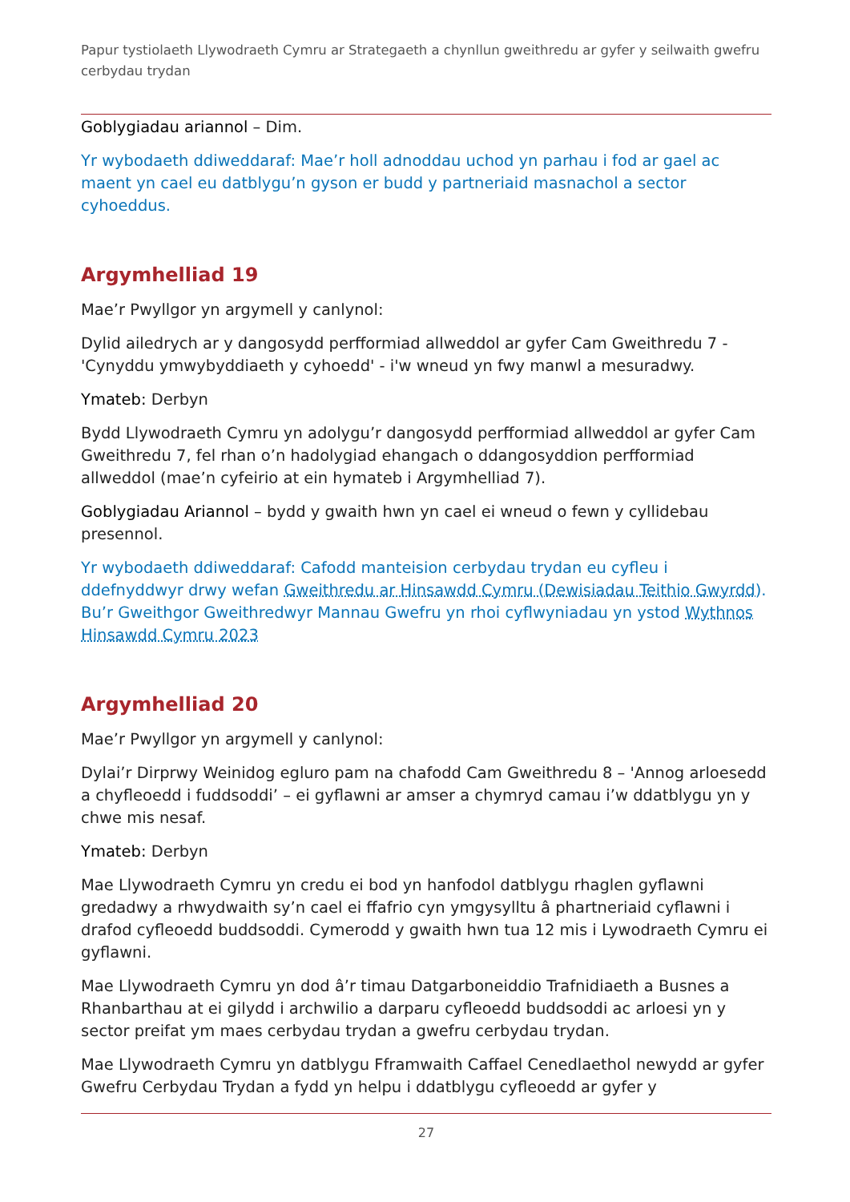Papur tystiolaeth Llywodraeth Cymru ar Strategaeth a chynllun gweithredu ar gyfer y seilwaith gwefru cerbydau trydan
Goblygiadau ariannol – Dim.
Yr wybodaeth ddiweddaraf: Mae’r holl adnoddau uchod yn parhau i fod ar gael ac maent yn cael eu datblygu’n gyson er budd y partneriaid masnachol a sector cyhoeddus.
Argymhelliad 19
Mae’r Pwyllgor yn argymell y canlynol:
Dylid ailedrych ar y dangosydd perfformiad allweddol ar gyfer Cam Gweithredu 7 - 'Cynyddu ymwybyddiaeth y cyhoedd' - i'w wneud yn fwy manwl a mesuradwy.
Ymateb: Derbyn
Bydd Llywodraeth Cymru yn adolygu’r dangosydd perfformiad allweddol ar gyfer Cam Gweithredu 7, fel rhan o’n hadolygiad ehangach o ddangosyddion perfformiad allweddol (mae’n cyfeirio at ein hymateb i Argymhelliad 7).
Goblygiadau Ariannol – bydd y gwaith hwn yn cael ei wneud o fewn y cyllidebau presennol.
Yr wybodaeth ddiweddaraf: Cafodd manteision cerbydau trydan eu cyfleu i ddefnyddwyr drwy wefan Gweithredu ar Hinsawdd Cymru (Dewisiadau Teithio Gwyrdd). Bu’r Gweithgor Gweithredwyr Mannau Gwefru yn rhoi cyflwyniadau yn ystod Wythnos Hinsawdd Cymru 2023
Argymhelliad 20
Mae’r Pwyllgor yn argymell y canlynol:
Dylai’r Dirprwy Weinidog egluro pam na chafodd Cam Gweithredu 8 – 'Annog arloesedd a chyfleoedd i fuddsoddi’ – ei gyflawni ar amser a chymryd camau i’w ddatblygu yn y chwe mis nesaf.
Ymateb: Derbyn
Mae Llywodraeth Cymru yn credu ei bod yn hanfodol datblygu rhaglen gyflawni gredadwy a rhwydwaith sy’n cael ei ffafrio cyn ymgysylltu â phartneriaid cyflawni i drafod cyfleoedd buddsoddi. Cymerodd y gwaith hwn tua 12 mis i Lywodraeth Cymru ei gyflawni.
Mae Llywodraeth Cymru yn dod â’r timau Datgarboneiddio Trafnidiaeth a Busnes a Rhanbarthau at ei gilydd i archwilio a darparu cyfleoedd buddsoddi ac arloesi yn y sector preifat ym maes cerbydau trydan a gwefru cerbydau trydan.
Mae Llywodraeth Cymru yn datblygu Fframwaith Caffael Cenedlaethol newydd ar gyfer Gwefru Cerbydau Trydan a fydd yn helpu i ddatblygu cyfleoedd ar gyfer y
27